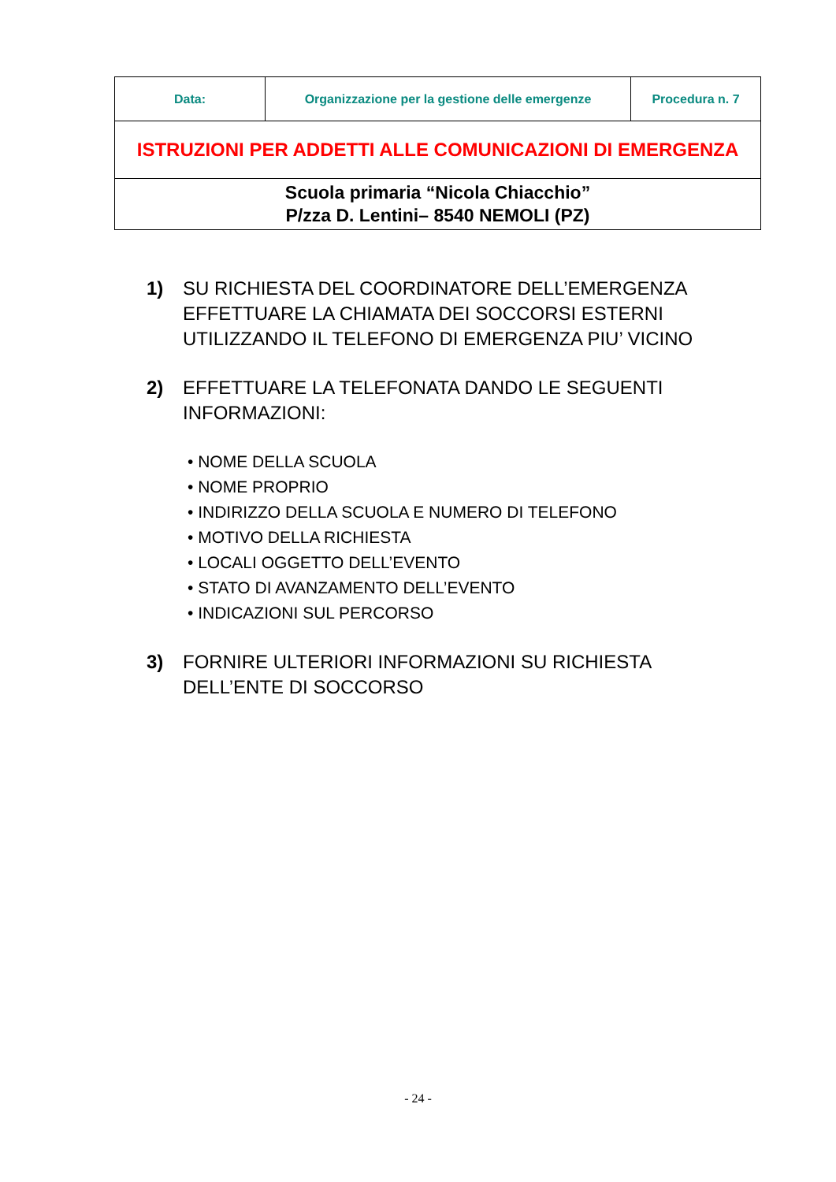| Data: | Organizzazione per la gestione delle emergenze | Procedura n. 7 |
| ISTRUZIONI PER ADDETTI ALLE COMUNICAZIONI DI EMERGENZA | | |
| Scuola primaria “Nicola Chiacchio” P/zza D. Lentini– 8540 NEMOLI (PZ) | | |
1) SU RICHIESTA DEL COORDINATORE DELL’EMERGENZA EFFETTUARE LA CHIAMATA DEI SOCCORSI ESTERNI UTILIZZANDO IL TELEFONO DI EMERGENZA PIU’ VICINO
2) EFFETTUARE LA TELEFONATA DANDO LE SEGUENTI INFORMAZIONI:
• NOME DELLA SCUOLA
• NOME PROPRIO
• INDIRIZZO DELLA SCUOLA E NUMERO DI TELEFONO
• MOTIVO DELLA RICHIESTA
• LOCALI OGGETTO DELL’EVENTO
• STATO DI AVANZAMENTO DELL’EVENTO
• INDICAZIONI SUL PERCORSO
3) FORNIRE ULTERIORI INFORMAZIONI SU RICHIESTA DELL’ENTE DI SOCCORSO
- 24 -